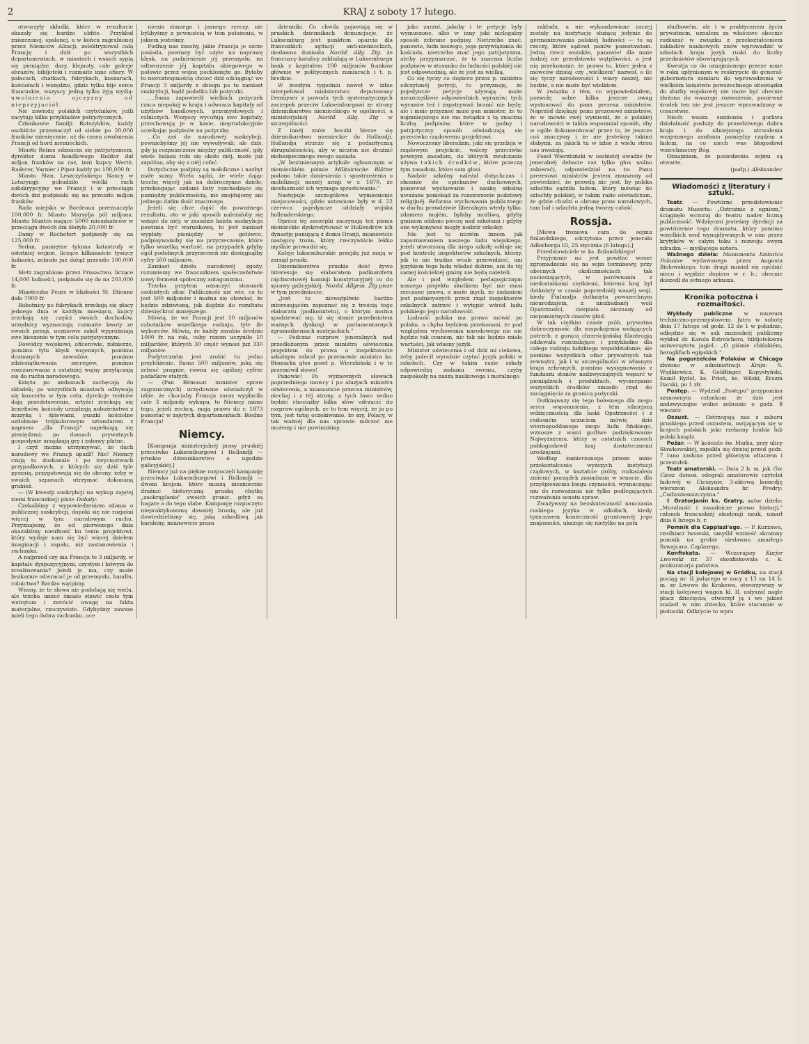2 KRAJ z soboty 17 lutego.
otworzyły składki, które w rezultacie okazały się bardzo obfite. Przykład zniszczonej, spalonej, a w końcu zagrabionej przez Niemców Alzacji, zelektryzował całą Francję i dziś po wszystkich departamentach, w miastach i wsiach sypią się pieniądze, dary, klejnoty, całe galerje obrazów, bibljoteki i rozmaite inne ofiary. W pałacach, chatkach, fabrykach, koszarach, kościołach i wszędzie, gdzie tylko bije serce francuskie, wszyscy jedną tylko żyją myślą: uwolnienia ojczyzny od nieprzyjaciół.
Nie zawiodę polskich czytelników, jeżli zacytuję kilka przykładów patrjotycznych.
Członkowie familji Rotszyldów, każdy osobiście przeznaczył od siebie po 20,000 franków miesięcznie, aż do czasu uwolnienia Francji od hord niemieckich.
Miasto Reims odznacza się patrjotyzmem, dyrektor domu handlowego Holder dał miljon franków na raz, inni kupcy Werté, Raderer, Varnier i Piper każdy po 100,000 fr.
Miasto Stan. Leszczyńskiego Nancy w Lotaryngji pobudziło wielki ruch subskrypcyjny we Francji i w przeciągu dwóch dni podpisało się na przeszło miljon franków.
Rada miejska w Bordeaux przeznaczyła 100,000 fr. Miasto Marsylja pół miljona. Miasto Mantes mające 5000 mieszkańców w przeciągu dwóch dni złożyło 20,000 fr.
Damy w Rochefort podpisały się na 125,000 fr.
Sedan, pamiętne tyloma katastrofy w ostatniej wojnie, liczące kilkanaście tysięcy ludności, zebrało już dotąd przeszło 100,000 fr.
Metz zagrabione przez Prusactwo, liczące 14,000 ludności, podpisało się do na 203,000 fr.
Miasteczko Feurs w blizkości St. Etienne dało 7000 fr.
Robotnicy po fabrykach zrzekają się płacy jednego dnia w każdym miesiącu, kupcy zrzekają się części swoich dochodów, urzędnicy wyznaczają rozmaite kwoty ze swoich pensji, uczniowie szkół wypróżniają swe kieszenie w tym celu patrjotycznym.
Dowódcy wojskowi, oficerowie, żołnierze, pomimo tylu klęsk wojennych, pomimo doznanych zawodów, pomimo zdziesiątkowania szeregów, pomimo rozczarowania z ostatniej wojny przyłączają się do ruchu narodowego.
Księża po ambonach zachęcają do składek; po wszystkich miastach odbywają się koncerta w tym celu, dyrekcje teatrów dają przedstawienia, artyści zrzekają się benefisów, kościoły urządzają nabożeństwa z muzyką i śpiewami, puszki kościelne ozdobione trójkolorowym sztandarem z napisem „dla Francji" napełniają się pieniędzmi; po domach prywatnych gospodynie urządzają gry i zabawy płatne.
I czyż można utrzymywać, że duch narodowy we Francji upadł? Nie! Niemcy czują to doskonale i po zwycięstwach przypadkowych, z których się dziś tyle pysznią, przygotowują się do obrony, żeby w swoich szponach utrzymać dokonaną grabież.
— (W kwestji suskrybcji na wykup zajętej ziemi francuzkiej) pisze Debaty:
Czekaliśmy z wypowiedzeniem zdania o publicznej suskrybcji, dopóki się nie rozjaśni więcej w tym narodowym ruchu. Przyznajemy, że od pierwszego dnia okazaliśmy nieufność ku temu projektowi, który wydaje nam się być więcej dziełem imaginacji i zapału, niż zastanowienia i rachunku.
A najprzód czy ma Francja te 3 miljardy, w kapitale dyspozycyjnym, czystym i łatwym do zrealizowania? Jeżeli je ma, czy może bezkarnie odwracać je od przemysłu, handlu, rolnictwa? Bardzo wątpimy.
Wiemy, że te słowa nie podobają się wielu, ale trzeba umieć śmiało stawić czoło tym wstrętom i zwrócić uwagę na fakta materjalne, rzeczywiste. Gdybyśmy zawsze mieli tego dobra rachunku, oce
nienia zimnego i jasnego rzeczy, nie bylibyśmy z pewnością w tem położeniu, w jakiem jesteśmy.
Podług nas zasoby, jakie Francja je szcze posiada, powinny być użyte na naprawę klęsk, na podniesienie jéj przemysłu, na odtworzenie jéj kapitału obiegowego w połowie przez wojnę pochłonięte go. Byłoby to nieroztropnością chcieć dziś odciągnąć we Francji 3 miljardy z obiegu po to zamiast suskrybcji, bądź podatku lub pożyczki.
....Sama zapowiedź wielkich pożyczek rzuca niepokój w kraju i odwraca kapitały od użytków handlowych, przemysłowych i rolniczych. Wszyscy wycofują swe kapitały, przechowują je w kasie, nieprodukcyjnie oczekując podpisów na pożyczkę.
...Co zaś do narodowéj suskrybcji, pewniebyśmy jéj nie wywoływali; ale dziś, gdy ją rozpuszczono między publiczność, gdy wiele hałasu robi się około niéj, może już zapóźno, aby się z niéj cofać.
Dotychczas podpisy są małoliczne i nazbyt małe sumy. Wielu sądzi, że wiele dając trochę więcéj jak na dobroczynne dzieło; przebiegając ozdami listy rozchodzące się pomiędzy publicznością, nie znajdujemy ani jednego datku dość znacznego.
Jeżeli się chce dojść do poważnego rezultatu, oto w jaki sposób należałoby się wziąść do niéj: w zasadzie każda suskrybcja powinna być warunkową, to jest zamiast wypłaty pieniędzy w gotówce, podpisywanoby się na przyrzeczenie, które tylko wszelką wartość, na przypadek gdyby ogół podobnych przyrzeczeń nie dosięgnąłby cyfry 500 miljonów.
Zamiast dzieła narodowéj zgody, rozumiemy we francuzkiem społeczeństwie nowy ferment spółeczny antagonizmu.
Trzeba przytem oznaczyć stosunek osobistych ofiar. Publiczność nie wie, co to jest 500 miljonów i można się obawiać, że będzie zdziwioną, jak dojdzie do rezultatu dziesięćkroć mniejszego.
Mówią, że we Francji jest 10 miljonów robotników wszelkiego rodzaju, tyle ile wyborców. Mówią, że każdy zarabia średnio 1000 fr. na rok, coby razem uczyniło 10 miljardów, których 30 część wynosi już 330 miljonów.
Podyteczném jest zrobić tu jedno przybliżenie. Suma 500 miljonów, jaką się zebrać pragnie, równa się ogólnéj cyfrze podatków stałych.
— (Pan Rémusat minister spraw zagranicznych) urzędownie oświadczył w izbie, że chociaby Francja zaraz wypłaciła całe 3 miljardy wykupu, to Niemcy mimo tego, jeżeli zechcą, mają prawo do r. 1873 pozostać w zajętych departamentach. Biedna Francja!
Niemcy.
[Kampanja ministerjalnéj prasy pruskiéj przeciwko Luksemburgowi i Hollandji — pruskie dziennikarstwo o ugodzie galicyjskiéj.]
Niemcy już na piękne rozpoczęli kampanję przeciwko Luksemburgowi i Hollandji — dwom krajom, które muszą niezmiernie drażnić historyczną pruską chętkę „zaokrąglania" swoich granic, gdyż są bogate a do tego słabe. Kampanję rozpoczęto niepraktykowaną dawniéj bronią, ale już dowiedzieliśmy się, jaką szkodliwą jak karabiny, mianowicie prasa
dzienniki. Co chwila pojawiają się w pruskich dziennikach denuncjacje, że Luksemburg jest punktem oparcia dla francuzkich agitacji anti-niemieckich, niedawno doniosła Nordd. Allg. Ztg. że francuzcy katolicy zakładają w Luksemburgu bank z kapitałem 100 miljonów franków głównie w politycznych zamiarach i t. p. brednie.
W zeszłym tygodniu nawet w izbie interpelował ministerstwo deputowany Demüyser z powodu tych systematycznych zaczepek przeciw Luksemburgowi ze strony dziennikarstwa niemieckiego w ogólności, a ministerjalnéj Nordd. Allg. Ztg w szczególności.
Z innéj znów beczki bierze się dziennikarstwo niemieckie do Hollandji. Hollandja strzeże się z pedantyczną skrupulatnością, aby w niczém nie drażnić niebezpiecznego swego sąsiada.
„W bezimiennym artykule ogłoszonym w niemieckiém piśmie Militairische Blätter podano takie doniesienia i spostrzeżenia o mobilizacji naszéj armji w r. 1870, że niesłuszność ich wymaga sprostowania."
Następuje szczegółowe wymienienie miejscowości, gdzie ustawione były w d. 22 czerwca pojedyncze oddziały wojska hollenderskiego.
Oprócz téj zaczepki zaczynają też pisma niemieckie dyskredytować w Hollendrów ich dynastję panującą z domu Oranji, mianowicie następcę tronu, który rzeczywiście lekko myślnie prowadzi się.
Koleje luksemburskie przejdą już mają w zarząd pruski.
Dziennikarstwo pruskie dość żywo interesuje się elaboratem podkomitetu rajchsratowéj komisji konstytucyjnéj co do sprawy galicyjskiéj. Nordd. Allgem. Ztg pisze w tym przedmiocie:
„Jest to niewątpliwie bardzo interesującém zapoznać się z treścią tego elaboratu (podkomitetu), o którym można spodziewać się, iż się stanie przedmiotem ważnych dyskusji w parlamentarnych zgromadzeniach austrjackich."
— Podczas rozpraw jeneralnych nad przedłożonym przez ministra oświecenia projektem do prawa o inspektoracie szkolnym zabrał po przemowie ministra ks. Bismarka głos poseł p. Wierzbiński i w te przemówił słowa!
Panowie! Po wymownych słowach poprzedniego mowcy i po aluzjach ministra oświecenia, a mianowicie przecsa ministrów, niechaj i z téj strony, z tych ławo wolno będzie chociażby kilka słów odrzucić do rozpraw ogólnych, ze to tem więcéj, że ja po tym, jest tutaj oczekiwanio, że my, Polacy, w tak ważnéj dla nas sprawie milczeć nie możemy i nie powinniśmy.
jako zarzut, jakoby i te petycje były wymuszone, albo w inny jaki nielegalny sposób zebrane podpisy. Nietrzeba znać, panowie, ludu naszego, jego przywiązania do kościoła, nietrzeba znać jego patrjotyzmu, ażeby przypuszczać, że ta znaczna liczba podpisów w stosunku do ludności polskiéj nie jest odpowiednią, ale że jest za wielką.
Co się tyczy co dopiero przez p. ministra odczytanéj petycji, to przyznaję, że pojedyncze petycje używają może nieszczęśliwie odpowiednich wyrazów; tych wyrazów też i zapatrywań bronić nie będę, ale i mnie przyznać musi pan minister, że to najmniejszego nie ma związku z tą znaczną liczbą podpisów, które w godny i patrjotyczny sposób oświadczają się przeciwko rządowemu projektowi.
Nowoczesny liberalizm, jaki się przebija w rządowym projekcie, walczy przeciwko pewnym zasadom, do których zwalczania używa takich środków, które przeczą tym zasadom, które sam głosi.
Nadzór szkolny należał dotychczas i słusznie do opiekunów duchownych, ponieważ wychowanie i naukę szkolną uważano poniekąd za rozszerzenie podstawy religijnéj. Reforma wychowania publicznego w duchu prawdziwie liberalnym wtedy tylko, zdaniem mojém, byłaby możliwą, gdyby gminom oddano pieczę nad szkołami i gdyby one wykonywać mogły nadzór szkolny.
Nie jest to niczém innem jak zapoznawaniem naszego ludu wiejskiego, jeżeli utworzoną dla niego szkołę oddaje się pod kontrolę inspektorów szkolnych, którzy, jak to nie trudno wcale przewidzieć, ani językiem tego ludu władać dobrze, ani do téj samej kościelnéj gminy nie będą należeli.
Ale i pod względem pedagogicznym naszego projektu skutkiem być nie musi rzeczone prawa, a może inych, że zadaniem jest podnieyenych przez rząd inspektorów szkolnych zatrzeć i wytępić wśród ludu polskiego jego narodowość.
Ludność polska ma prawo mówić po polsku, a chyba będziem przekonani, że pod względem wychowania narodowego nic nie będzie tak cennem, nic tak nie będzie miało wartości, jak własny język.
Minister oświecenia i od dziś mi ciekawa, żeby polecił wyraźnie czytać język polski w szkołach. Czy w takim razie szkoły odpowiedzą zadaniu swemu, czyby zaspokoiły na naszą naukowego i moralnego
zakładu, a nie wykoszlawione raczej zostały na instytucję służącą jedynie do germanizowania polskiéj ludności — to są rzeczy, które sądowi panów pozostawiam. Jedną rzecz wszakże, panowie! dla mnie żadnéj nie przedstawia wątpliwości, a jest nią przekonanie, że prawo to, które jeden z mówców dzisiaj czy „wielkiem" nazwał, o ile się tyczy narodowości i wiary naszéj, nie będzie, a nie może być wielkiem.
W związku z tém, co wypowiedziałem, pozwolę sobie kilka jeszcze uwag wystosować do pana prezesa ministrów. Naprzód dziękuję panu prezesowi ministrów, że w mowie swéj wymienił, że o polskiéj narodowości w takim wspomniał sposób, aby w ogóle dokumentować przez to, że jeszcze coś znaczymy i że nie jesteśmy takimi słabymi, za jakich tu w izbie z wielu stron nas uważają.
Poseł Wierzbiński w osobistéj uwadze (w jeneralnéj debacie raz tylko głos wolno zabierać), odpowiedział na to: Panu prezesowi ministrów jestem zmuszony od powiedzieć, że prawdą nie jest, by polska szlachta sądziła ludem, który mówiąc do szlachty polskiéj, w takim razie oświadczam, że gdzie chodzi o obronę praw narodowych, tam lud i szlachta jedną tworzy całość.
Rossja.
[Mowa tronowa cara do sejmu finlandzkiego, odczytana przez jenerała Adlerberga III, 25 stycznia (6 lutego).]
Przedstawiciele w. ks. finlandzkiego!
Przyjemnie mi jest powitać wasze zgromadzenie się na sejm terminowy, przy obecnych okolicznościach tak pocieszających, w porównaniu z niedostatkami ciężkiemi, któremi kraj był dotknięty w czasie poprzedniéj waszéj sesji, kiedy Finlandja dotknięta powszechnym nieurodzajem, z niezbadanéj woli Opatrzności, cierpiała nieznany od niepamiętnych czasów głód.
W tak ciężkim czasie prób, prywatna dobroczynność dla zaspokojenia wołających potrzeb, z gorącą chrześcijańską filantropją oddawała rozczulające i przykładne dla całego rodzaju ludzkiego współdziałanie; ale pomimo wszystkich ofiar prywatnych tak zewnątrz, jak i w szczególności w własnym kraju zebranych, pomimo wysygnowania z funduszu stanów nadzwyczajnych wsparć w pieniądzach i produktach, wyczerpanie wszystkich środków zmusiło rząd do zaciągnięcia za granicą pożyczki.
Dotknąwszy się tego bolesnego dla mego serca wspomnienia, z tém silniejszą wdzięcznością dla łaski Opatrzności i z radosném uczuciem mówię dziś wiernopoddanego mego ludu fińskiego, wznosze z wami gorliwe podziękowanie Najwyższemu, który w ostatnich czasach pobłogosławił kraj dostatecznemi urodzajami.
Według zamierzonego przeze mnie przekształcenia wyższych instytucji rządowych, w kształcie próby, rozkazałem zmienić porządek zasiadania w senacie, dla przyśpieszenia biegu czynności, wyznaczając mu do rozważania nie tylko podlegających rozważeniu senatu spraw.
Zważywszy na bezskuteczność nauczania ruskiego języka w szkołach, kiedy tymczasem konieczność gruntownéj jego znajomości, ukazuje się nietylko na polu
służbowém, ale i w praktycznem życiu prywatnem, uznałem za właściwe obecnie rozkazać w związku z przekształceniem zakładów naukowych znów wprowadzić w szkołach kraju język ruski do liczby przedmiotów obowiązujących.
Kwestja co do oznajmionego przeze mnie w roku upłynionym w reskrypcie do generał-gubernatora zamiaru do wprowadzenia w wielkiém księstwie powszechnego obowiązku do służby wojskowéj nie może być obecnie złożona do waszego rozważenia, ponieważ środek ten nie jest jeszcze wprowadzony w cesarstwie.
Niech wasza sumienna i gorliwa działalność posłuży do prawdziwego dobra kraju i do silniejszego utrwalenia wzajemnego zaufania pomiędzy rządem a ludem, na co niech was błogosławi wszechmocny Bóg.
Oznajmiam, że posiedzenia sejmu są otwarte.
(podp.) Aleksander.
Wiadomości z literatury i sztuki.
Teatr. — Powtórne przedstawienie dramatu Musseta: „Ostrożnie z ogniem," ściągnęło wczoraj do teatru nader liczną publiczność. Wdzięczni jesteśmy dyrekcji za powtórzenie tego dramatu, który pomimo wszelkich wad wynajdywanych w nim przez krytyków w całym toku i rozwoju swym zdradza — myślącego autora.
Ważnego dzieła: Monumenta historica Poloniae wydawanego przez Augusta Bielowskiego, tom drugi musiał się opóźnić nieco i wyjdzie dopiero w r. b.; obecnie doszedł do setnego arkusza.
Kronika potoczna i rozmaitości.
Wykłady publiczne w muzeum techniczno-przemysłowem. Jutro w sobotę dnia 17 lutego od godz. 12 do 1 w południe, odbędzie się w sali muzealnéj publiczny wykład dr. Karola Estreichera, bibljotekarza uniwersytetu jagiel.: „O piśmie chińskiém, heroglifach egipskich."
Na pogorzelców Polaków w Chicago złożono w administracji Kraju: S. Wędkiewicz, K. Goldfinger, Kopystyński, Kamil Rydel, ks. Pitoń, ks. Wilski, Erazm Darski, po 1 złr.
Postęp. — Wydział „Postępu" przypomina szanownym członkom że dziś jest nadzwyczajne walne zebranie o godz. 8 wieczór.
Oszust. — Ostrzegają nas z zaboru pruskiego przed oszustem, uwijającym się w krajach polskich jako rzekomy hrabia lub polski ksiądz.
Pożar. — W kościele św. Marka, przy ulicy Sławkowskiéj, zapaliła się dzisiaj przed godz. 7 rano zasłona przed głównym ołtarzem i przestołek.
Teatr amatorski. — Dnia 2 b. m. jak Gw. Ciesz. donosi, odegrali amatorowie czytelni ludowéj w Cieszynie, 3-aktową komedję wierszem Aleksandra hr. Fredry: „Cudzoziemszczyzna."
† Oratorjanin ks. Gratry, autor dzieła: „Moralność i zasadnicze prawo historji," członek francuskiéj akademji nauk, umarł dnia 6 lutego b. r.
Pomnik dla Capplazi'ego. — P. Kurzawa, rzeźbiarz lwowski, umyślił wznieść skromny pomnik na grobie niedawno zmarłego Szwajcara, Caplazego.
Konfiskata. — Wczorajszy Kurjer Lwowski nr. 37 skonfiskowała c. k. prokuratorja państwa.
Na stacji kolejowej w Gródku, na stacji pociąg nr. II jadącego w nocy z 13 na 14 b. m. ze Lwowa do Krakowa, otworzywszy w stacji kolejowej wagon kl. II, usłyszał nagle płacz dziecięcia; otworzył ją i we jakieś znalazł w nim dziecko, które starannie w pieluszki. Odkrycie to wpra